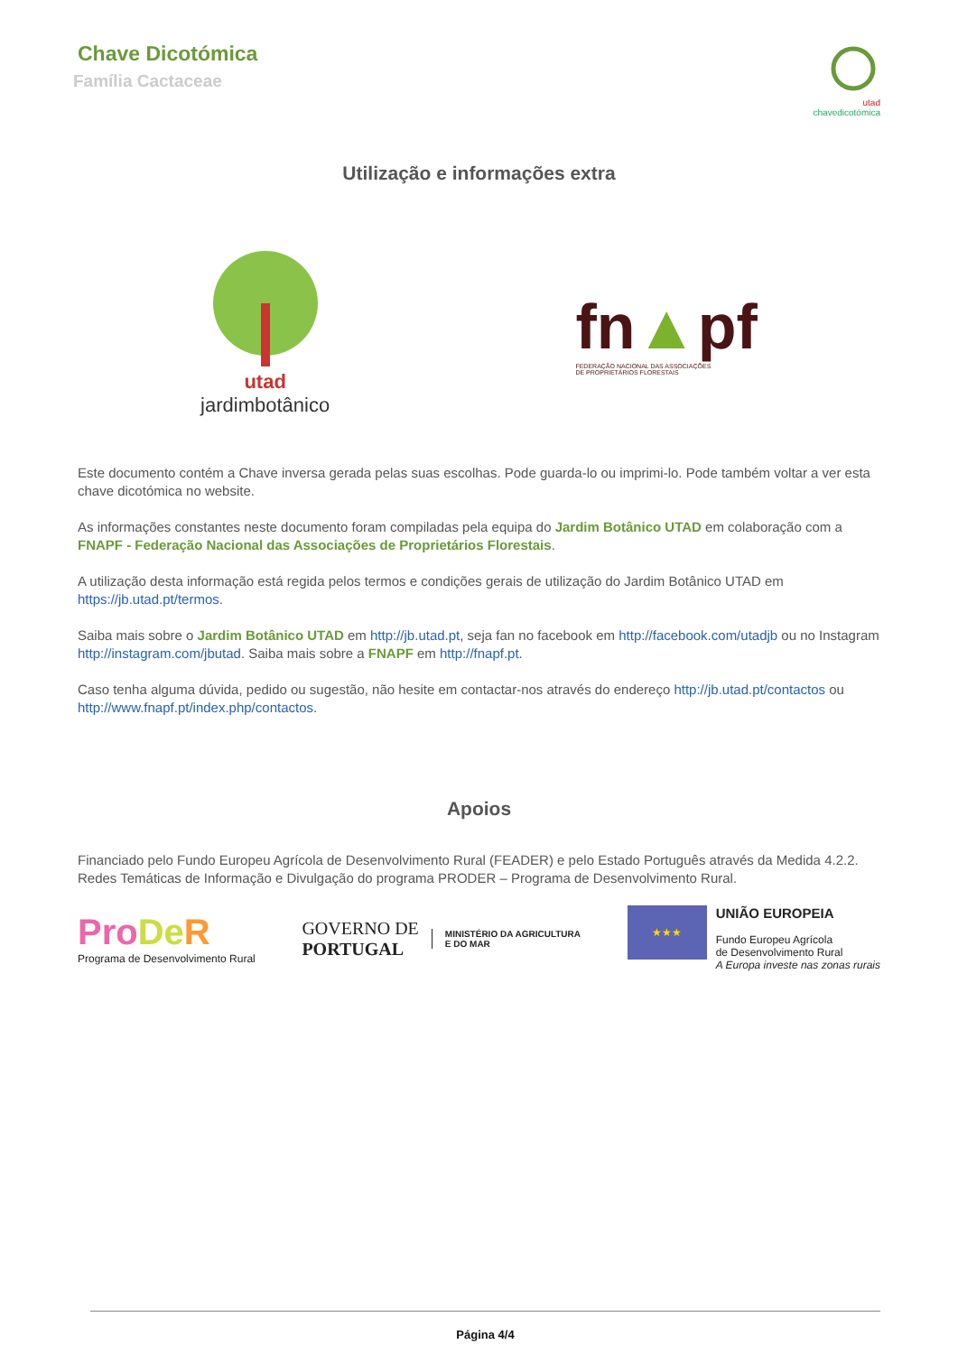Chave Dicotómica
Família Cactaceae
utad
chavedicotómica
Utilização e informações extra
utad
jardimbotânico
fn▲pf
FEDERAÇÃO NACIONAL DAS ASSOCIAÇÕES
DE PROPRIETÁRIOS FLORESTAIS
Este documento contém a Chave inversa gerada pelas suas escolhas. Pode guarda-lo ou imprimi-lo. Pode também voltar a ver esta chave dicotómica no website.
As informações constantes neste documento foram compiladas pela equipa do Jardim Botânico UTAD em colaboração com a FNAPF - Federação Nacional das Associações de Proprietários Florestais.
A utilização desta informação está regida pelos termos e condições gerais de utilização do Jardim Botânico UTAD em https://jb.utad.pt/termos.
Saiba mais sobre o Jardim Botânico UTAD em http://jb.utad.pt, seja fan no facebook em http://facebook.com/utadjb ou no Instagram http://instagram.com/jbutad. Saiba mais sobre a FNAPF em http://fnapf.pt.
Caso tenha alguma dúvida, pedido ou sugestão, não hesite em contactar-nos através do endereço http://jb.utad.pt/contactos ou http://www.fnapf.pt/index.php/contactos.
Apoios
Financiado pelo Fundo Europeu Agrícola de Desenvolvimento Rural (FEADER) e pelo Estado Português através da Medida 4.2.2. Redes Temáticas de Informação e Divulgação do programa PRODER – Programa de Desenvolvimento Rural.
Pro De R
Programa de Desenvolvimento Rural
GOVERNO DE
PORTUGAL
MINISTÉRIO DA AGRICULTURA
E DO MAR
★★★
UNIÃO EUROPEIA
Fundo Europeu Agrícola
de Desenvolvimento Rural
A Europa investe nas zonas rurais
Página 4/4